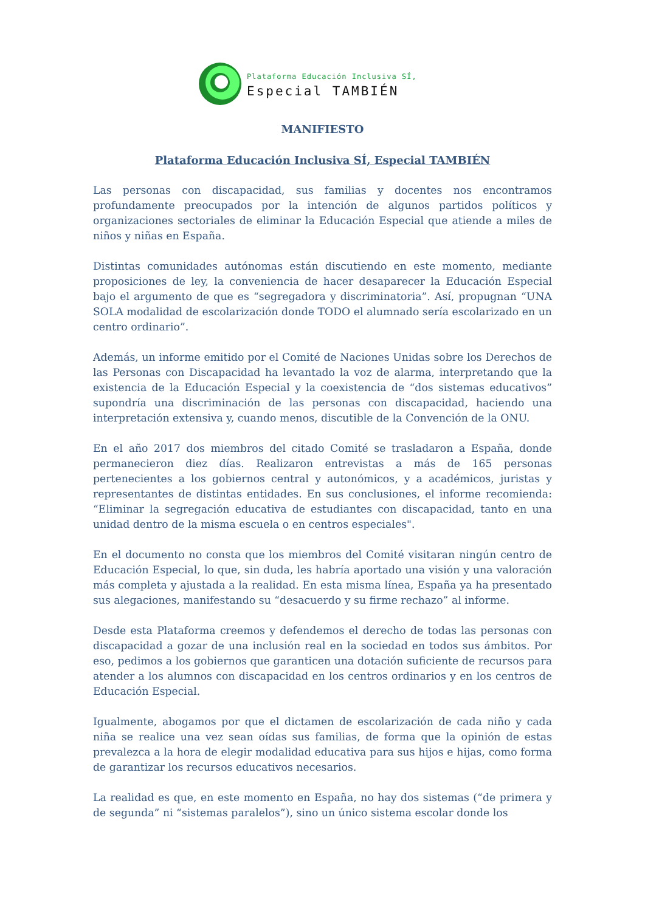Plataforma Educación Inclusiva SÍ,
Especial TAMBIÉN
MANIFIESTO
Plataforma Educación Inclusiva SÍ, Especial TAMBIÉN
Las personas con discapacidad, sus familias y docentes nos encontramos profundamente preocupados por la intención de algunos partidos políticos y organizaciones sectoriales de eliminar la Educación Especial que atiende a miles de niños y niñas en España.
Distintas comunidades autónomas están discutiendo en este momento, mediante proposiciones de ley, la conveniencia de hacer desaparecer la Educación Especial bajo el argumento de que es “segregadora y discriminatoria”. Así, propugnan “UNA SOLA modalidad de escolarización donde TODO el alumnado sería escolarizado en un centro ordinario”.
Además, un informe emitido por el Comité de Naciones Unidas sobre los Derechos de las Personas con Discapacidad ha levantado la voz de alarma, interpretando que la existencia de la Educación Especial y la coexistencia de “dos sistemas educativos” supondría una discriminación de las personas con discapacidad, haciendo una interpretación extensiva y, cuando menos, discutible de la Convención de la ONU.
En el año 2017 dos miembros del citado Comité se trasladaron a España, donde permanecieron diez días. Realizaron entrevistas a más de 165 personas pertenecientes a los gobiernos central y autonómicos, y a académicos, juristas y representantes de distintas entidades. En sus conclusiones, el informe recomienda: “Eliminar la segregación educativa de estudiantes con discapacidad, tanto en una unidad dentro de la misma escuela o en centros especiales".
En el documento no consta que los miembros del Comité visitaran ningún centro de Educación Especial, lo que, sin duda, les habría aportado una visión y una valoración más completa y ajustada a la realidad. En esta misma línea, España ya ha presentado sus alegaciones, manifestando su “desacuerdo y su firme rechazo” al informe.
Desde esta Plataforma creemos y defendemos el derecho de todas las personas con discapacidad a gozar de una inclusión real en la sociedad en todos sus ámbitos. Por eso, pedimos a los gobiernos que garanticen una dotación suficiente de recursos para atender a los alumnos con discapacidad en los centros ordinarios y en los centros de Educación Especial.
Igualmente, abogamos por que el dictamen de escolarización de cada niño y cada niña se realice una vez sean oídas sus familias, de forma que la opinión de estas prevalezca a la hora de elegir modalidad educativa para sus hijos e hijas, como forma de garantizar los recursos educativos necesarios.
La realidad es que, en este momento en España, no hay dos sistemas (“de primera y de segunda” ni “sistemas paralelos”), sino un único sistema escolar donde los